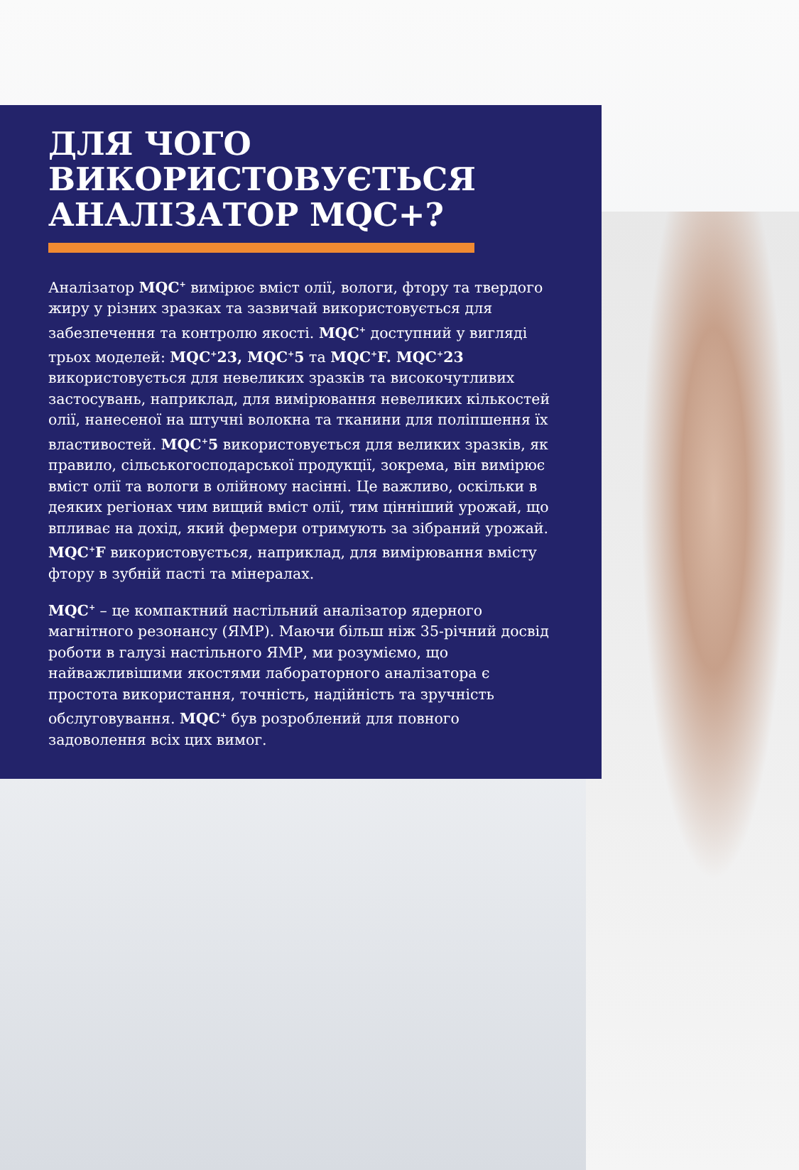ДЛЯ ЧОГО ВИКОРИСТОВУЄТЬСЯ АНАЛІЗАТОР MQC+?
Аналізатор MQC<sup>+</sup> вимірює вміст олії, вологи, фтору та твердого жиру у різних зразках та зазвичай використовується для забезпечення та контролю якості. MQC<sup>+</sup> доступний у вигляді трьох моделей: MQC<sup>+</sup>23, MQC<sup>+</sup>5 та MQC<sup>+</sup>F. MQC<sup>+</sup>23 використовується для невеликих зразків та високочутливих застосувань, наприклад, для вимірювання невеликих кількостей олії, нанесеної на штучні волокна та тканини для поліпшення їх властивостей. MQC<sup>+</sup>5 використовується для великих зразків, як правило, сільськогосподарської продукції, зокрема, він вимірює вміст олії та вологи в олійному насінні. Це важливо, оскільки в деяких регіонах чим вищий вміст олії, тим цінніший урожай, що впливає на дохід, який фермери отримують за зібраний урожай. MQC<sup>+</sup>F використовується, наприклад, для вимірювання вмісту фтору в зубній пасті та мінералах.
MQC<sup>+</sup> – це компактний настільний аналізатор ядерного магнітного резонансу (ЯМР). Маючи більш ніж 35-річний досвід роботи в галузі настільного ЯМР, ми розуміємо, що найважливішими якостями лабораторного аналізатора є простота використання, точність, надійність та зручність обслуговування. MQC<sup>+</sup> був розроблений для повного задоволення всіх цих вимог.